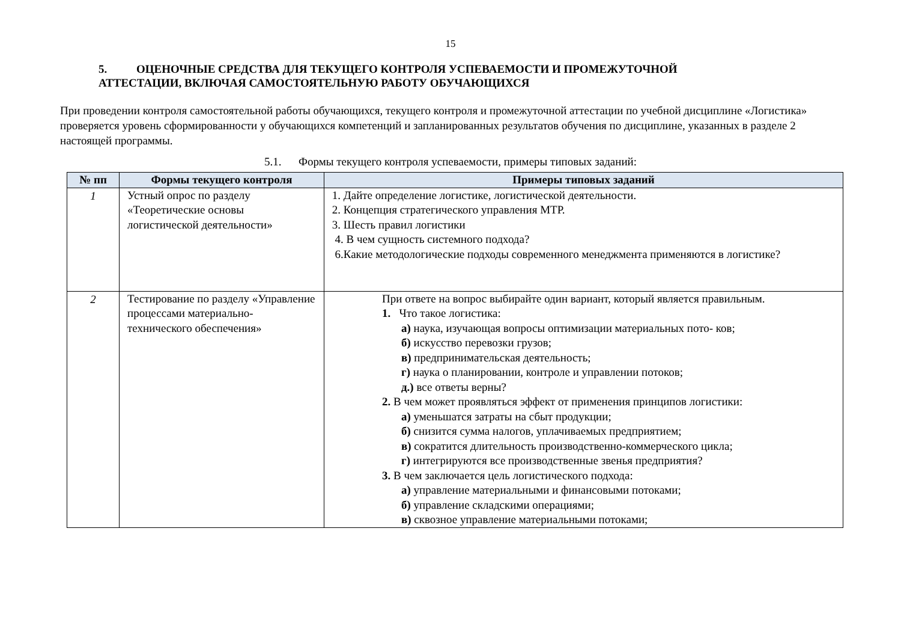15
5. ОЦЕНОЧНЫЕ СРЕДСТВА ДЛЯ ТЕКУЩЕГО КОНТРОЛЯ УСПЕВАЕМОСТИ И ПРОМЕЖУТОЧНОЙ
АТТЕСТАЦИИ, ВКЛЮЧАЯ САМОСТОЯТЕЛЬНУЮ РАБОТУ ОБУЧАЮЩИХСЯ
При проведении контроля самостоятельной работы обучающихся, текущего контроля и промежуточной аттестации по учебной дисциплине «Логистика» проверяется уровень сформированности у обучающихся компетенций и запланированных результатов обучения по дисциплине, указанных в разделе 2 настоящей программы.
5.1. Формы текущего контроля успеваемости, примеры типовых заданий:
| № пп | Формы текущего контроля | Примеры типовых заданий |
| --- | --- | --- |
| 1 | Устный опрос по разделу «Теоретические основы логистической деятельности» | 1. Дайте определение логистике, логистической деятельности. 2. Концепция стратегического управления МТР. 3. Шесть правил логистики 4. В чем сущность системного подхода? 6.Какие методологические подходы современного менеджмента применяются в логистике? |
| 2 | Тестирование по разделу «Управление процессами материально-технического обеспечения» | При ответе на вопрос выбирайте один вариант, который является правильным. 1. Что такое логистика: а) наука, изучающая вопросы оптимизации материальных пото- ков; б) искусство перевозки грузов; в) предпринимательская деятельность; г) наука о планировании, контроле и управлении потоков; д.) все ответы верны? 2. В чем может проявляться эффект от применения принципов логистики: а) уменьшатся затраты на сбыт продукции; б) снизится сумма налогов, уплачиваемых предприятием; в) сократится длительность производственно-коммерческого цикла; г) интегрируются все производственные звенья предприятия? 3. В чем заключается цель логистического подхода: а) управление материальными и финансовыми потоками; б) управление складскими операциями; в) сквозное управление материальными потоками; |